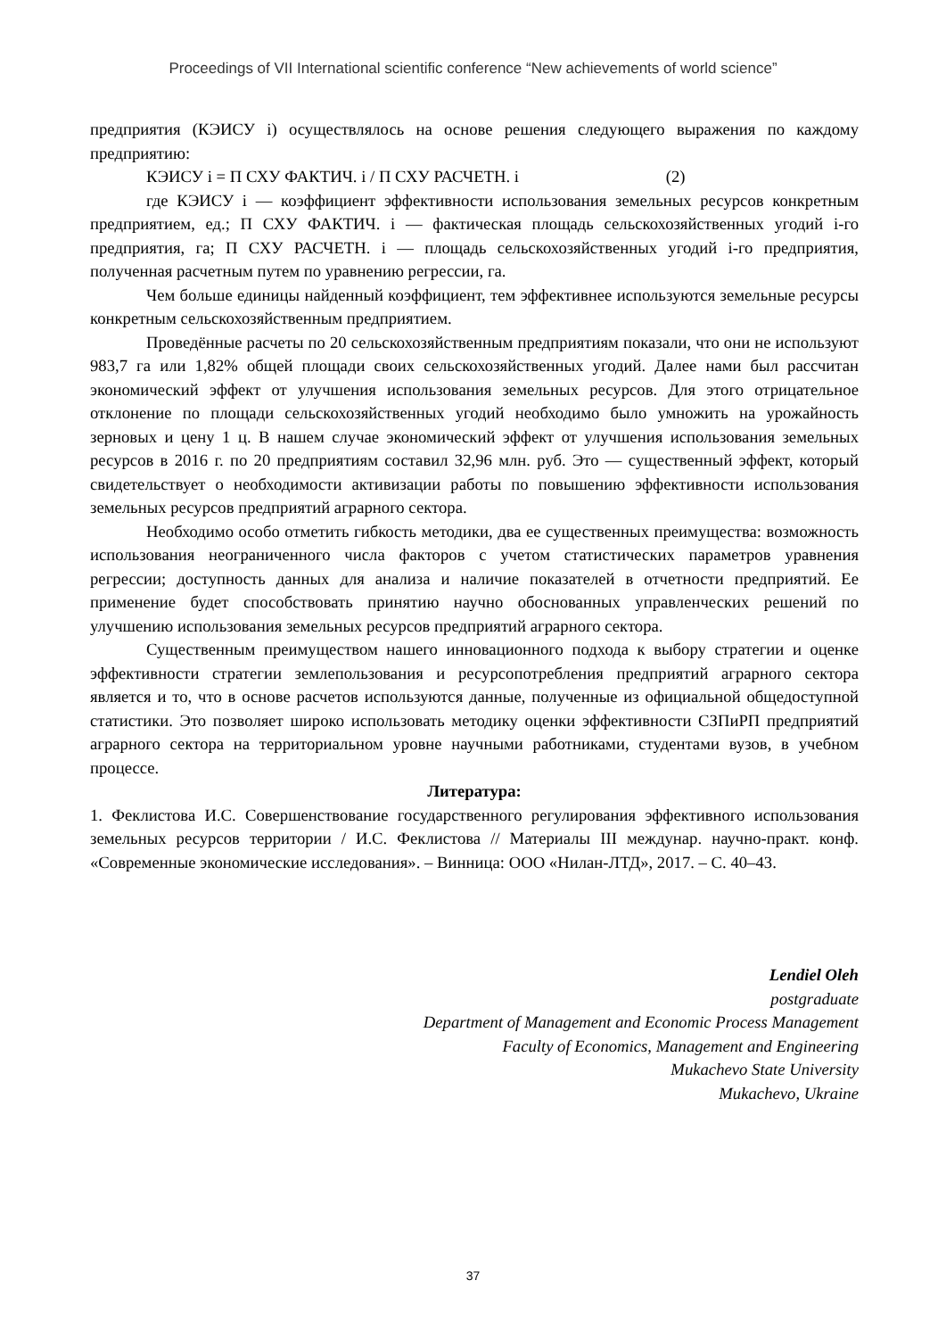Proceedings of VII International scientific conference “New achievements of world science”
предприятия (КЭИСУ i) осуществлялось на основе решения следующего выражения по каждому предприятию:
КЭИСУ i = П СХУ ФАКТИЧ. i / П СХУ РАСЧЕТН. i (2)
где КЭИСУ i — коэффициент эффективности использования земельных ресурсов конкретным предприятием, ед.; П СХУ ФАКТИЧ. i — фактическая площадь сельскохозяйственных угодий i-го предприятия, га; П СХУ РАСЧЕТН. i — площадь сельскохозяйственных угодий i-го предприятия, полученная расчетным путем по уравнению регрессии, га.
Чем больше единицы найденный коэффициент, тем эффективнее используются земельные ресурсы конкретным сельскохозяйственным предприятием.
Проведённые расчеты по 20 сельскохозяйственным предприятиям показали, что они не используют 983,7 га или 1,82% общей площади своих сельскохозяйственных угодий. Далее нами был рассчитан экономический эффект от улучшения использования земельных ресурсов. Для этого отрицательное отклонение по площади сельскохозяйственных угодий необходимо было умножить на урожайность зерновых и цену 1 ц. В нашем случае экономический эффект от улучшения использования земельных ресурсов в 2016 г. по 20 предприятиям составил 32,96 млн. руб. Это — существенный эффект, который свидетельствует о необходимости активизации работы по повышению эффективности использования земельных ресурсов предприятий аграрного сектора.
Необходимо особо отметить гибкость методики, два ее существенных преимущества: возможность использования неограниченного числа факторов с учетом статистических параметров уравнения регрессии; доступность данных для анализа и наличие показателей в отчетности предприятий. Ее применение будет способствовать принятию научно обоснованных управленческих решений по улучшению использования земельных ресурсов предприятий аграрного сектора.
Существенным преимуществом нашего инновационного подхода к выбору стратегии и оценке эффективности стратегии землепользования и ресурсопотребления предприятий аграрного сектора является и то, что в основе расчетов используются данные, полученные из официальной общедоступной статистики. Это позволяет широко использовать методику оценки эффективности СЗПиРП предприятий аграрного сектора на территориальном уровне научными работниками, студентами вузов, в учебном процессе.
Литература:
1. Феклистова И.С. Совершенствование государственного регулирования эффективного использования земельных ресурсов территории / И.С. Феклистова // Материалы III междунар. научно-практ. конф. «Современные экономические исследования». – Винница: ООО «Нилан-ЛТД», 2017. – С. 40–43.
Lendiel Oleh
postgraduate
Department of Management and Economic Process Management
Faculty of Economics, Management and Engineering
Mukachevo State University
Mukachevo, Ukraine
37